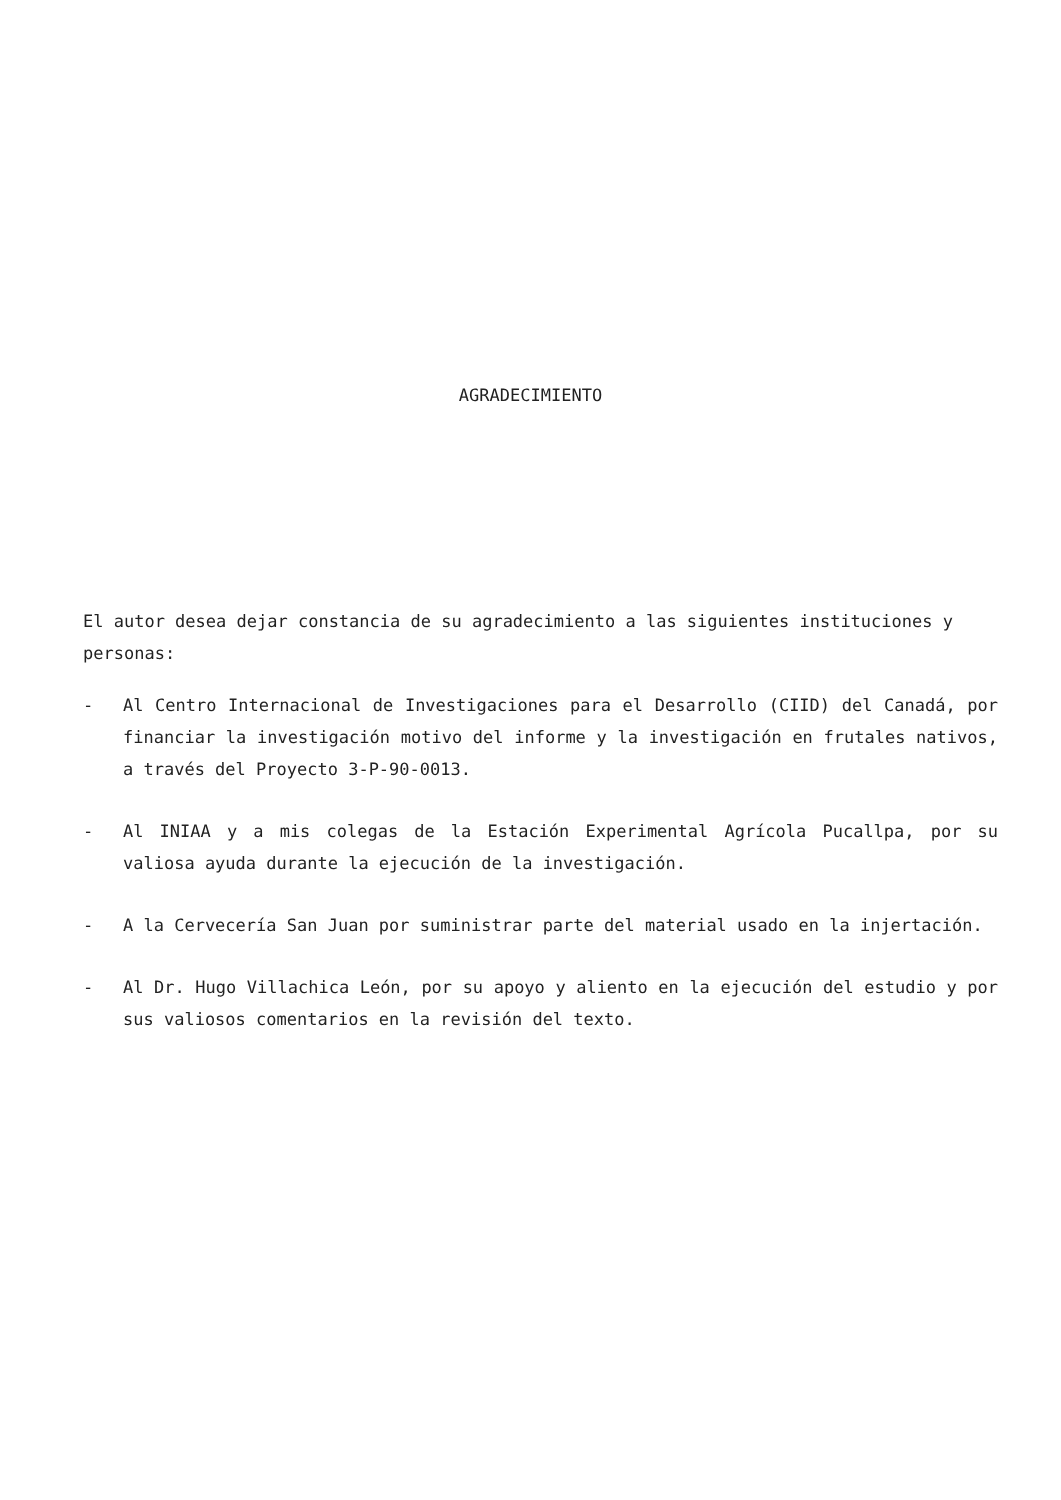AGRADECIMIENTO
El autor desea dejar constancia de su agradecimiento a las siguientes instituciones y personas:
- Al Centro Internacional de Investigaciones para el Desarrollo (CIID) del Canadá, por financiar la investigación motivo del informe y la investigación en frutales nativos, a través del Proyecto 3-P-90-0013.
- Al INIAA y a mis colegas de la Estación Experimental Agrícola Pucallpa, por su valiosa ayuda durante la ejecución de la investigación.
- A la Cervecería San Juan por suministrar parte del material usado en la injertación.
- Al Dr. Hugo Villachica León, por su apoyo y aliento en la ejecución del estudio y por sus valiosos comentarios en la revisión del texto.